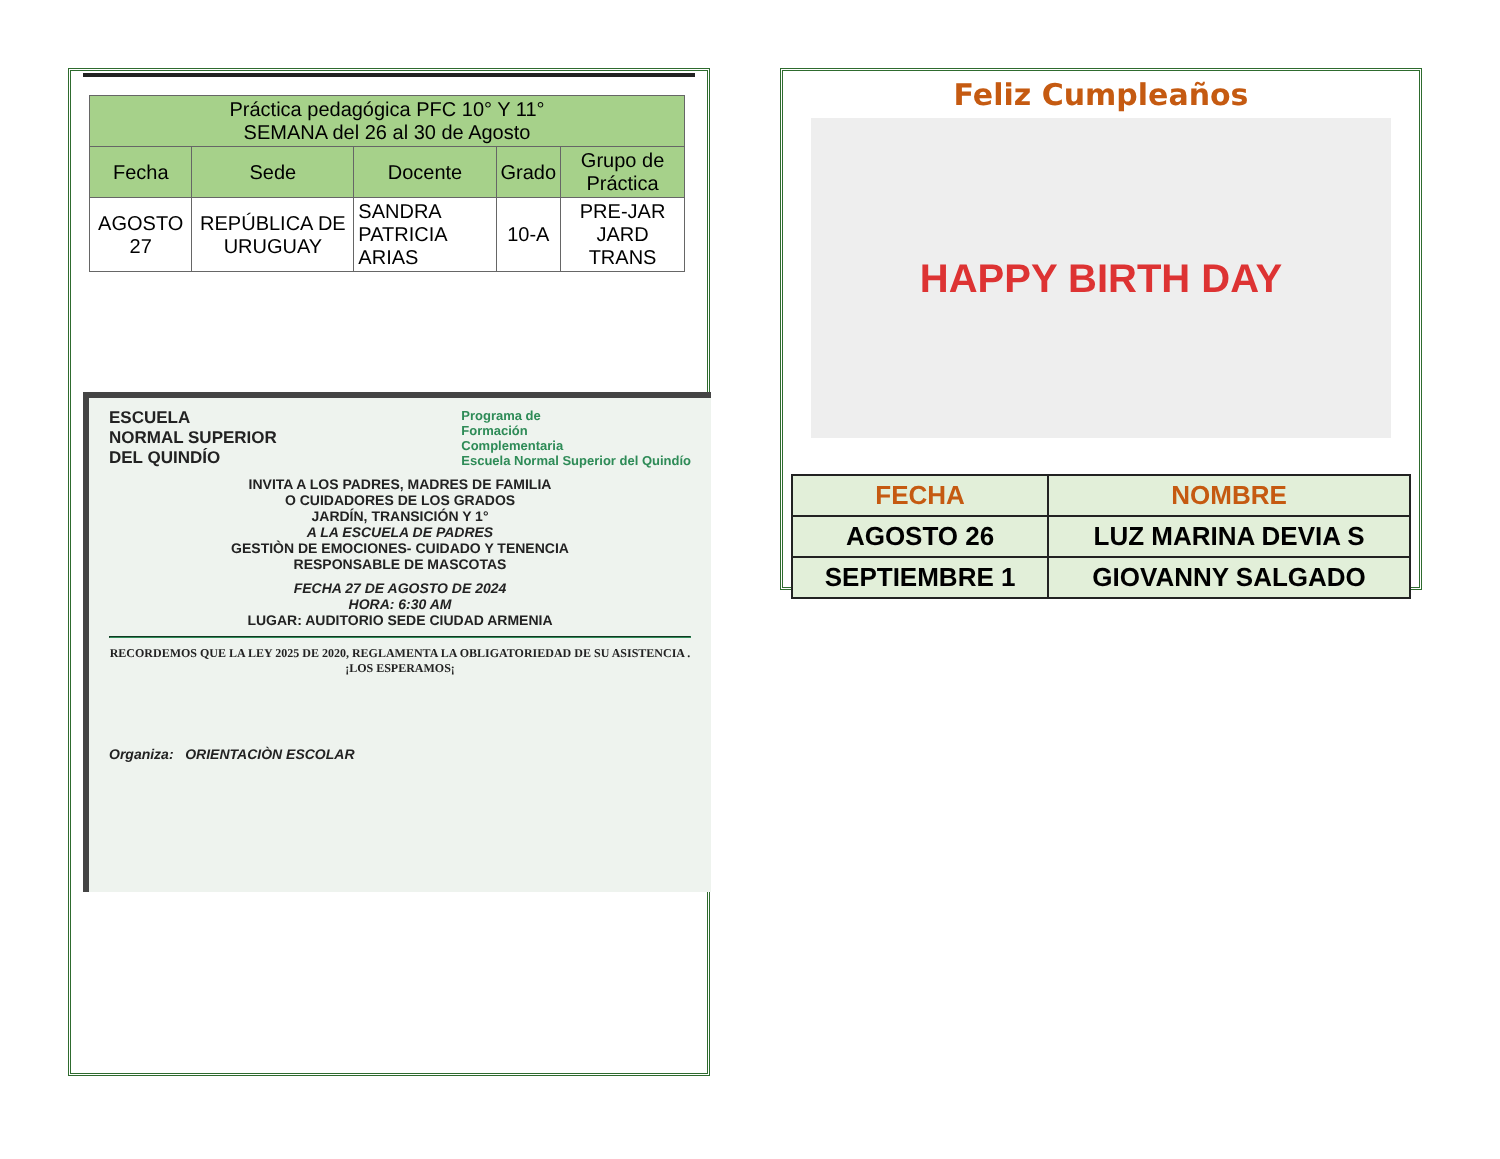| Práctica pedagógica PFC 10° Y 11° SEMANA del 26 al 30 de Agosto | | | | |
| --- | --- | --- | --- | --- |
| Fecha | Sede | Docente | Grado | Grupo de Práctica |
| AGOSTO 27 | REPÚBLICA DE URUGUAY | SANDRA PATRICIA ARIAS | 10-A | PRE-JAR JARD TRANS |
ESCUELA
NORMAL SUPERIOR
DEL QUINDÍO
Programa de
Formación
Complementaria
Escuela Normal Superior del Quindío
INVITA A LOS PADRES, MADRES DE FAMILIA
O CUIDADORES DE LOS GRADOS
JARDÍN, TRANSICIÓN Y 1°
A LA ESCUELA DE PADRES
GESTIÒN DE EMOCIONES- CUIDADO Y TENENCIA
RESPONSABLE DE MASCOTAS
FECHA 27 DE AGOSTO DE 2024
HORA: 6:30 AM
LUGAR: AUDITORIO SEDE CIUDAD ARMENIA
RECORDEMOS QUE LA LEY 2025 DE 2020, REGLAMENTA LA OBLIGATORIEDAD DE SU ASISTENCIA . ¡LOS ESPERAMOS¡
Organiza: ORIENTACIÒN ESCOLAR
Feliz Cumpleaños
HAPPY BIRTH DAY
| FECHA | NOMBRE |
| --- | --- |
| AGOSTO 26 | LUZ MARINA DEVIA S |
| SEPTIEMBRE 1 | GIOVANNY SALGADO |